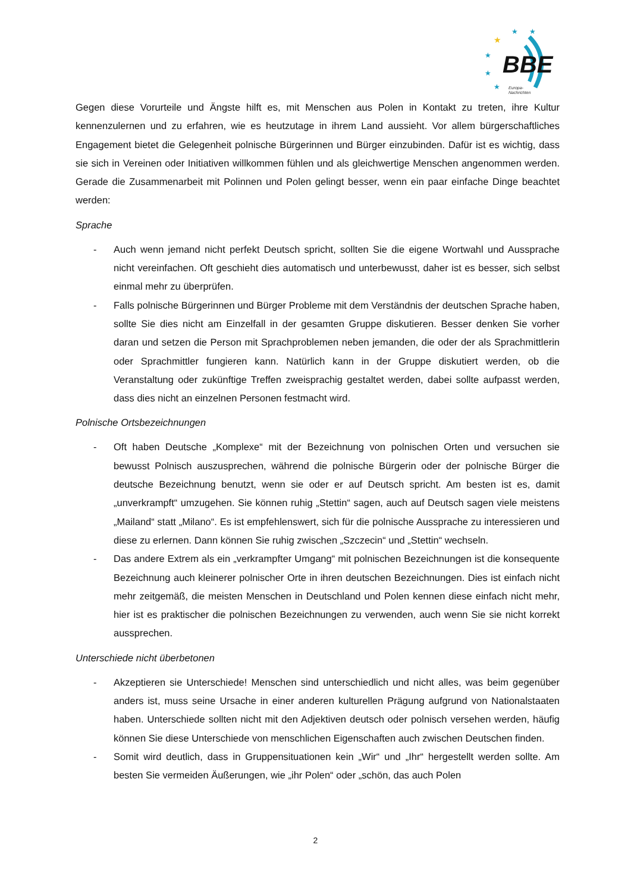BBE
Europa-
Nachrichten
★
★
★
★
★
★
Gegen diese Vorurteile und Ängste hilft es, mit Menschen aus Polen in Kontakt zu treten, ihre Kultur kennenzulernen und zu erfahren, wie es heutzutage in ihrem Land aussieht. Vor allem bürgerschaftliches Engagement bietet die Gelegenheit polnische Bürgerinnen und Bürger einzubinden. Dafür ist es wichtig, dass sie sich in Vereinen oder Initiativen willkommen fühlen und als gleichwertige Menschen angenommen werden. Gerade die Zusammenarbeit mit Polinnen und Polen gelingt besser, wenn ein paar einfache Dinge beachtet werden:
Sprache
- Auch wenn jemand nicht perfekt Deutsch spricht, sollten Sie die eigene Wortwahl und Aussprache nicht vereinfachen. Oft geschieht dies automatisch und unterbewusst, daher ist es besser, sich selbst einmal mehr zu überprüfen.
- Falls polnische Bürgerinnen und Bürger Probleme mit dem Verständnis der deutschen Sprache haben, sollte Sie dies nicht am Einzelfall in der gesamten Gruppe diskutieren. Besser denken Sie vorher daran und setzen die Person mit Sprachproblemen neben jemanden, die oder der als Sprachmittlerin oder Sprachmittler fungieren kann. Natürlich kann in der Gruppe diskutiert werden, ob die Veranstaltung oder zukünftige Treffen zweisprachig gestaltet werden, dabei sollte aufpasst werden, dass dies nicht an einzelnen Personen festmacht wird.
Polnische Ortsbezeichnungen
- Oft haben Deutsche „Komplexe“ mit der Bezeichnung von polnischen Orten und versuchen sie bewusst Polnisch auszusprechen, während die polnische Bürgerin oder der polnische Bürger die deutsche Bezeichnung benutzt, wenn sie oder er auf Deutsch spricht. Am besten ist es, damit „unverkrampft“ umzugehen. Sie können ruhig „Stettin“ sagen, auch auf Deutsch sagen viele meistens „Mailand“ statt „Milano“. Es ist empfehlenswert, sich für die polnische Aussprache zu interessieren und diese zu erlernen. Dann können Sie ruhig zwischen „Szczecin“ und „Stettin“ wechseln.
- Das andere Extrem als ein „verkrampfter Umgang“ mit polnischen Bezeichnungen ist die konsequente Bezeichnung auch kleinerer polnischer Orte in ihren deutschen Bezeichnungen. Dies ist einfach nicht mehr zeitgemäß, die meisten Menschen in Deutschland und Polen kennen diese einfach nicht mehr, hier ist es praktischer die polnischen Bezeichnungen zu verwenden, auch wenn Sie sie nicht korrekt aussprechen.
Unterschiede nicht überbetonen
- Akzeptieren sie Unterschiede! Menschen sind unterschiedlich und nicht alles, was beim gegenüber anders ist, muss seine Ursache in einer anderen kulturellen Prägung aufgrund von Nationalstaaten haben. Unterschiede sollten nicht mit den Adjektiven deutsch oder polnisch versehen werden, häufig können Sie diese Unterschiede von menschlichen Eigenschaften auch zwischen Deutschen finden.
- Somit wird deutlich, dass in Gruppensituationen kein „Wir“ und „Ihr“ hergestellt werden sollte. Am besten Sie vermeiden Äußerungen, wie „ihr Polen“ oder „schön, das auch Polen
2